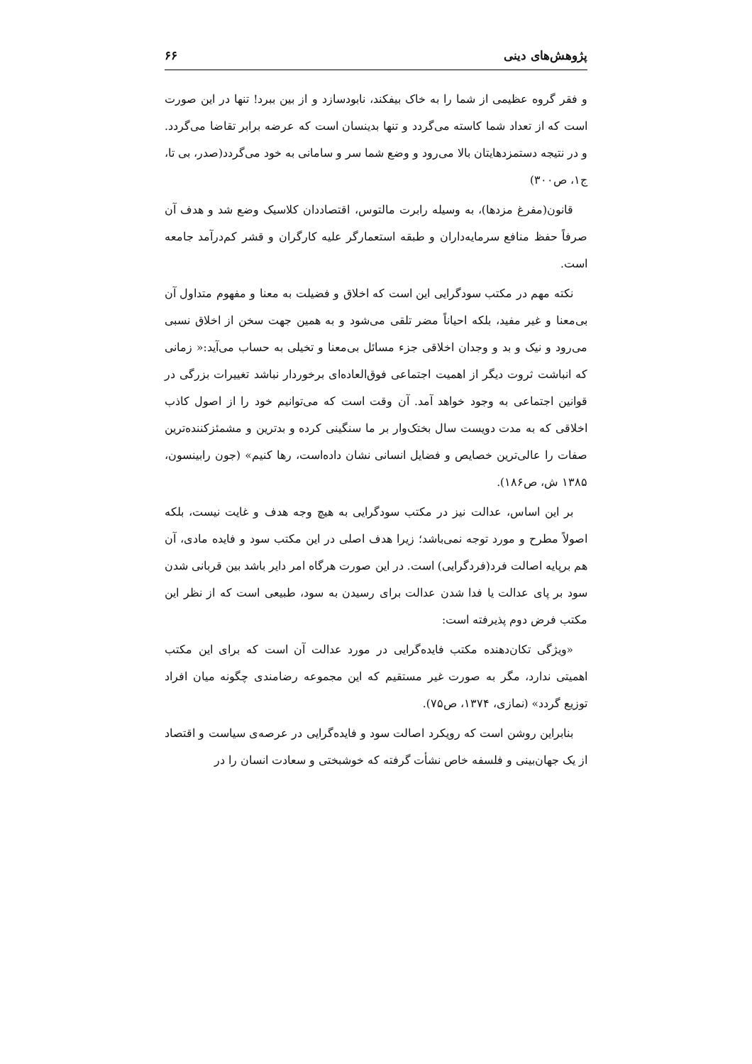پژوهش‌های دینی ۶۶
و فقر گروه عظیمی از شما را به خاک بیفکند، نابودسازد و از بین ببرد! تنها در این صورت است که از تعداد شما کاسته می‌گردد و تنها بدینسان است که عرضه برابر تقاضا می‌گردد. و در نتیجه دستمزدهایتان بالا می‌رود و وضع شما سر و سامانی به خود می‌گردد(صدر، بی تا، ج۱، ص۳۰۰)
قانون(مفرغ مزدها)، به وسیله رابرت مالتوس، اقتصاددان کلاسیک وضع شد و هدف آن صرفاً حفظ منافع سرمایه‌داران و طبقه استعمارگر علیه کارگران و قشر کم‌درآمد جامعه است.
نکته مهم در مکتب سودگرایی این است که اخلاق و فضیلت به معنا و مفهوم متداول آن بی‌معنا و غیر مفید، بلکه احیاناً مضر تلقی می‌شود و به همین جهت سخن از اخلاق نسبی می‌رود و نیک و بد و وجدان اخلاقی جزء مسائل بی‌معنا و تخیلی به حساب می‌آید:« زمانی که انباشت ثروت دیگر از اهمیت اجتماعی فوق‌العاده‌ای برخوردار نباشد تغییرات بزرگی در قوانین اجتماعی به وجود خواهد آمد. آن وقت است که می‌توانیم خود را از اصول کاذب اخلاقی که به مدت دویست سال بختک‌وار بر ما سنگینی کرده و بدترین و مشمئزکننده‌ترین صفات را عالی‌ترین خصایص و فضایل انسانی نشان داده‌است، رها کنیم» (جون رابینسون، ۱۳۸۵ ش، ص۱۸۶).
بر این اساس، عدالت نیز در مکتب سودگرایی به هیچ وجه هدف و غایت نیست، بلکه اصولاً مطرح و مورد توجه نمی‌باشد؛ زیرا هدف اصلی در این مکتب سود و فایده مادی، آن هم برپایه اصالت فرد(فردگرایی) است. در این صورت هرگاه امر دایر باشد بین قربانی شدن سود بر پای عدالت یا فدا شدن عدالت برای رسیدن به سود، طبیعی است که از نظر این مکتب فرض دوم پذیرفته است:
«ویژگی تکان‌دهنده مکتب فایده‌گرایی در مورد عدالت آن است که برای این مکتب اهمیتی ندارد، مگر به صورت غیر مستقیم که این مجموعه رضامندی چگونه میان افراد توزیع گردد» (نمازی، ۱۳۷۴، ص۷۵).
بنابراین روشن است که رویکرد اصالت سود و فایده‌گرایی در عرصه‌ی سیاست و اقتصاد از یک جهان‌بینی و فلسفه خاص نشأت گرفته که خوشبختی و سعادت انسان را در